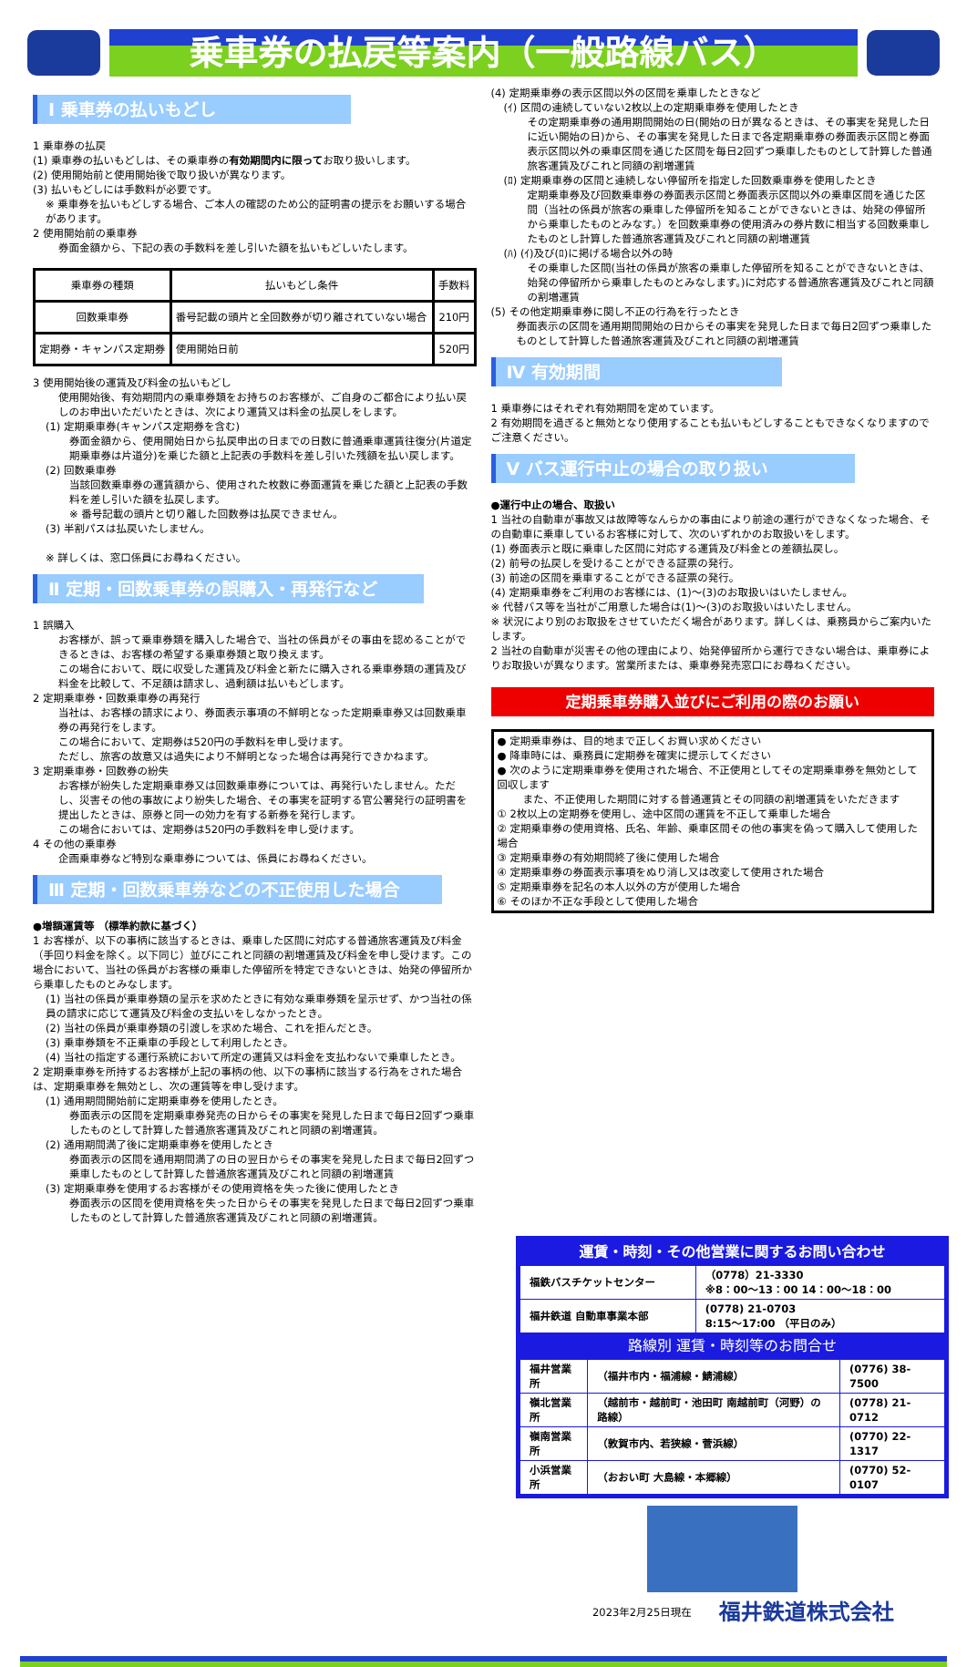乗車券の払戻等案内（一般路線バス）
Ⅰ 乗車券の払いもどし
1 乗車券の払戻
(1) 乗車券の払いもどしは、その乗車券の有効期間内に限ってお取り扱いします。
(2) 使用開始前と使用開始後で取り扱いが異なります。
(3) 払いもどしには手数料が必要です。
※ 乗車券を払いもどしする場合、ご本人の確認のため公的証明書の提示をお願いする場合があります。
2 使用開始前の乗車券
券面金額から、下記の表の手数料を差し引いた額を払いもどしいたします。
| 乗車券の種類 | 払いもどし条件 | 手数料 |
| 回数乗車券 | 番号記載の頭片と全回数券が切り離されていない場合 | 210円 |
| 定期券・キャンパス定期券 | 使用開始日前 | 520円 |
3 使用開始後の運賃及び料金の払いもどし
使用開始後、有効期間内の乗車券類をお持ちのお客様が、ご自身のご都合により払い戻しのお申出いただいたときは、次により運賃又は料金の払戻しをします。
(1) 定期乗車券(キャンパス定期券を含む)
券面金額から、使用開始日から払戻申出の日までの日数に普通乗車運賃往復分(片道定期乗車券は片道分)を乗じた額と上記表の手数料を差し引いた残額を払い戻します。
(2) 回数乗車券
当該回数乗車券の運賃額から、使用された枚数に券面運賃を乗じた額と上記表の手数料を差し引いた額を払戻します。
※ 番号記載の頭片と切り離した回数券は払戻できません。
(3) 半割パスは払戻いたしません。
※ 詳しくは、窓口係員にお尋ねください。
Ⅱ 定期・回数乗車券の誤購入・再発行など
1 誤購入
お客様が、誤って乗車券類を購入した場合で、当社の係員がその事由を認めることができるときは、お客様の希望する乗車券類と取り換えます。
この場合において、既に収受した運賃及び料金と新たに購入される乗車券類の運賃及び料金を比較して、不足額は請求し、過剰額は払いもどします。
2 定期乗車券・回数乗車券の再発行
当社は、お客様の請求により、券面表示事項の不鮮明となった定期乗車券又は回数乗車券の再発行をします。
この場合において、定期券は520円の手数料を申し受けます。
ただし、旅客の故意又は過失により不鮮明となった場合は再発行できかねます。
3 定期乗車券・回数券の紛失
お客様が紛失した定期乗車券又は回数乗車券については、再発行いたしません。ただし、災害その他の事故により紛失した場合、その事実を証明する官公署発行の証明書を提出したときは、原券と同一の効力を有する新券を発行します。
この場合においては、定期券は520円の手数料を申し受けます。
4 その他の乗車券
企画乗車券など特別な乗車券については、係員にお尋ねください。
Ⅲ 定期・回数乗車券などの不正使用した場合
●増額運賃等 （標準約款に基づく）
1 お客様が、以下の事柄に該当するときは、乗車した区間に対応する普通旅客運賃及び料金（手回り料金を除く。以下同じ）並びにこれと同額の割増運賃及び料金を申し受けます。この場合において、当社の係員がお客様の乗車した停留所を特定できないときは、始発の停留所から乗車したものとみなします。
(1) 当社の係員が乗車券類の呈示を求めたときに有効な乗車券類を呈示せず、かつ当社の係員の請求に応じて運賃及び料金の支払いをしなかったとき。
(2) 当社の係員が乗車券類の引渡しを求めた場合、これを拒んだとき。
(3) 乗車券類を不正乗車の手段として利用したとき。
(4) 当社の指定する運行系統において所定の運賃又は料金を支払わないで乗車したとき。
2 定期乗車券を所持するお客様が上記の事柄の他、以下の事柄に該当する行為をされた場合は、定期乗車券を無効とし、次の運賃等を申し受けます。
(1) 通用期間開始前に定期乗車券を使用したとき。
券面表示の区間を定期乗車券発売の日からその事実を発見した日まで毎日2回ずつ乗車したものとして計算した普通旅客運賃及びこれと同額の割増運賃。
(2) 通用期間満了後に定期乗車券を使用したとき
券面表示の区間を通用期間満了の日の翌日からその事実を発見した日まで毎日2回ずつ乗車したものとして計算した普通旅客運賃及びこれと同額の割増運賃
(3) 定期乗車券を使用するお客様がその使用資格を失った後に使用したとき
券面表示の区間を使用資格を失った日からその事実を発見した日まで毎日2回ずつ乗車したものとして計算した普通旅客運賃及びこれと同額の割増運賃。
(4) 定期乗車券の表示区間以外の区間を乗車したときなど
(ｲ) 区間の連続していない2枚以上の定期乗車券を使用したとき
その定期乗車券の通用期間開始の日(開始の日が異なるときは、その事実を発見した日に近い開始の日)から、その事実を発見した日まで各定期乗車券の券面表示区間と券面表示区間以外の乗車区間を通じた区間を毎日2回ずつ乗車したものとして計算した普通旅客運賃及びこれと同額の割増運賃
(ﾛ) 定期乗車券の区間と連続しない停留所を指定した回数乗車券を使用したとき
定期乗車券及び回数乗車券の券面表示区間と券面表示区間以外の乗車区間を通じた区間（当社の係員が旅客の乗車した停留所を知ることができないときは、始発の停留所から乗車したものとみなす。）を回数乗車券の使用済みの券片数に相当する回数乗車したものとし計算した普通旅客運賃及びこれと同額の割増運賃
(ﾊ) (ｲ)及び(ﾛ)に掲げる場合以外の時
その乗車した区間(当社の係員が旅客の乗車した停留所を知ることができないときは、始発の停留所から乗車したものとみなします。)に対応する普通旅客運賃及びこれと同額の割増運賃
(5) その他定期乗車券に関し不正の行為を行ったとき
券面表示の区間を通用期間開始の日からその事実を発見した日まで毎日2回ずつ乗車したものとして計算した普通旅客運賃及びこれと同額の割増運賃
Ⅳ 有効期間
1 乗車券にはそれぞれ有効期間を定めています。
2 有効期間を過ぎると無効となり使用することも払いもどしすることもできなくなりますのでご注意ください。
Ⅴ バス運行中止の場合の取り扱い
●運行中止の場合、取扱い
1 当社の自動車が事故又は故障等なんらかの事由により前途の運行ができなくなった場合、その自動車に乗車しているお客様に対して、次のいずれかのお取扱いをします。
(1) 券面表示と既に乗車した区間に対応する運賃及び料金との差額払戻し。
(2) 前号の払戻しを受けることができる証票の発行。
(3) 前途の区間を乗車することができる証票の発行。
(4) 定期乗車券をご利用のお客様には、(1)～(3)のお取扱いはいたしません。
※ 代替バス等を当社がご用意した場合は(1)～(3)のお取扱いはいたしません。
※ 状況により別のお取扱をさせていただく場合があります。詳しくは、乗務員からご案内いたします。
2 当社の自動車が災害その他の理由により、始発停留所から運行できない場合は、乗車券によりお取扱いが異なります。営業所または、乗車券発売窓口にお尋ねください。
定期乗車券購入並びにご利用の際のお願い
● 定期乗車券は、目的地まで正しくお買い求めください
● 降車時には、乗務員に定期券を確実に提示してください
● 次のように定期乗車券を使用された場合、不正使用としてその定期乗車券を無効として回収します
また、不正使用した期間に対する普通運賃とその同額の割増運賃をいただきます
① 2枚以上の定期券を使用し、途中区間の運賃を不正して乗車した場合
② 定期乗車券の使用資格、氏名、年齢、乗車区間その他の事実を偽って購入して使用した場合
③ 定期乗車券の有効期間終了後に使用した場合
④ 定期乗車券の券面表示事項をぬり消し又は改変して使用された場合
⑤ 定期乗車券を記名の本人以外の方が使用した場合
⑥ そのほか不正な手段として使用した場合
運賃・時刻・その他営業に関するお問い合わせ
| 福鉄バスチケットセンター | （0778）21-3330 ※8：00～13：00 14：00～18：00 |
| 福井鉄道 自動車事業本部 | (0778) 21-0703 8:15～17:00 （平日のみ） |
路線別 運賃・時刻等のお問合せ
| 福井営業所 | （福井市内・福浦線・鯖浦線） | (0776) 38-7500 |
| 嶺北営業所 | （越前市・越前町・池田町 南越前町（河野）の路線） | (0778) 21-0712 |
| 嶺南営業所 | （敦賀市内、若狭線・菅浜線） | (0770) 22-1317 |
| 小浜営業所 | （おおい町 大島線・本郷線） | (0770) 52-0107 |
2023年2月25日現在 福井鉄道株式会社